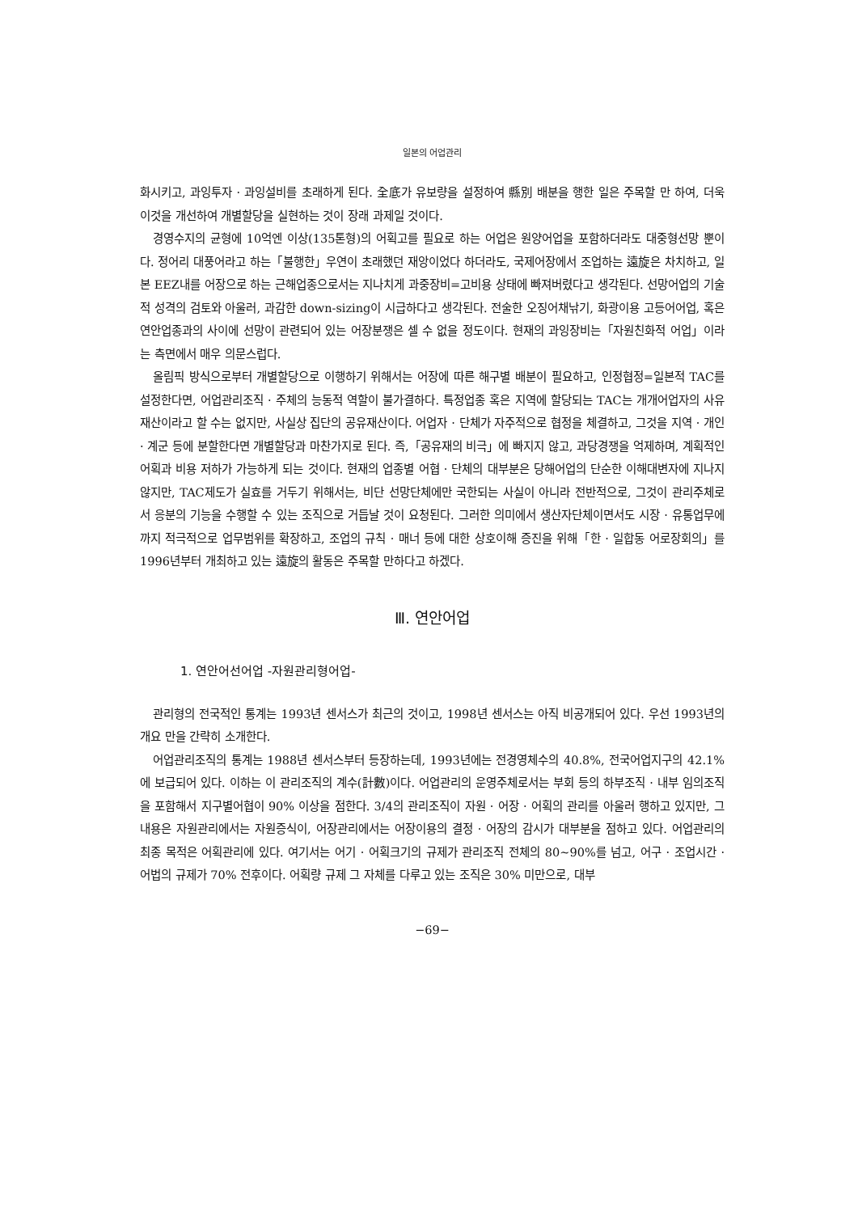일본의 어업관리
화시키고, 과잉투자 · 과잉설비를 초래하게 된다. 全底가 유보량을 설정하여 縣別 배분을 행한 일은 주목할 만 하여, 더욱 이것을 개선하여 개별할당을 실현하는 것이 장래 과제일 것이다.
경영수지의 균형에 10억엔 이상(135톤형)의 어획고를 필요로 하는 어업은 원양어업을 포함하더라도 대중형선망 뿐이다. 정어리 대풍어라고 하는「불행한」우연이 초래했던 재앙이었다 하더라도, 국제어장에서 조업하는 遠旋은 차치하고, 일본 EEZ내를 어장으로 하는 근해업종으로서는 지나치게 과중장비=고비용 상태에 빠져버렸다고 생각된다. 선망어업의 기술적 성격의 검토와 아울러, 과감한 down-sizing이 시급하다고 생각된다. 전술한 오징어채낚기, 화광이용 고등어어업, 혹은 연안업종과의 사이에 선망이 관련되어 있는 어장분쟁은 셀 수 없을 정도이다. 현재의 과잉장비는「자원친화적 어업」이라는 측면에서 매우 의문스럽다.
올림픽 방식으로부터 개별할당으로 이행하기 위해서는 어장에 따른 해구별 배분이 필요하고, 인정협정=일본적 TAC를 설정한다면, 어업관리조직 · 주체의 능동적 역할이 불가결하다. 특정업종 혹은 지역에 할당되는 TAC는 개개어업자의 사유재산이라고 할 수는 없지만, 사실상 집단의 공유재산이다. 어업자 · 단체가 자주적으로 협정을 체결하고, 그것을 지역 · 개인 · 계군 등에 분할한다면 개별할당과 마찬가지로 된다. 즉,「공유재의 비극」에 빠지지 않고, 과당경쟁을 억제하며, 계획적인 어획과 비용 저하가 가능하게 되는 것이다. 현재의 업종별 어협 · 단체의 대부분은 당해어업의 단순한 이해대변자에 지나지 않지만, TAC제도가 실효를 거두기 위해서는, 비단 선망단체에만 국한되는 사실이 아니라 전반적으로, 그것이 관리주체로서 응분의 기능을 수행할 수 있는 조직으로 거듭날 것이 요청된다. 그러한 의미에서 생산자단체이면서도 시장 · 유통업무에까지 적극적으로 업무범위를 확장하고, 조업의 규칙 · 매너 등에 대한 상호이해 증진을 위해「한 · 일합동 어로장회의」를 1996년부터 개최하고 있는 遠旋의 활동은 주목할 만하다고 하겠다.
Ⅲ. 연안어업
1. 연안어선어업 -자원관리형어업-
관리형의 전국적인 통계는 1993년 센서스가 최근의 것이고, 1998년 센서스는 아직 비공개되어 있다. 우선 1993년의 개요 만을 간략히 소개한다.
어업관리조직의 통계는 1988년 센서스부터 등장하는데, 1993년에는 전경영체수의 40.8%, 전국어업지구의 42.1%에 보급되어 있다. 이하는 이 관리조직의 계수(計數)이다. 어업관리의 운영주체로서는 부회 등의 하부조직 · 내부 임의조직을 포함해서 지구별어협이 90% 이상을 점한다. 3/4의 관리조직이 자원 · 어장 · 어획의 관리를 아울러 행하고 있지만, 그 내용은 자원관리에서는 자원증식이, 어장관리에서는 어장이용의 결정 · 어장의 감시가 대부분을 점하고 있다. 어업관리의 최종 목적은 어획관리에 있다. 여기서는 어기 · 어획크기의 규제가 관리조직 전체의 80~90%를 넘고, 어구 · 조업시간 · 어법의 규제가 70% 전후이다. 어획량 규제 그 자체를 다루고 있는 조직은 30% 미만으로, 대부
−69−